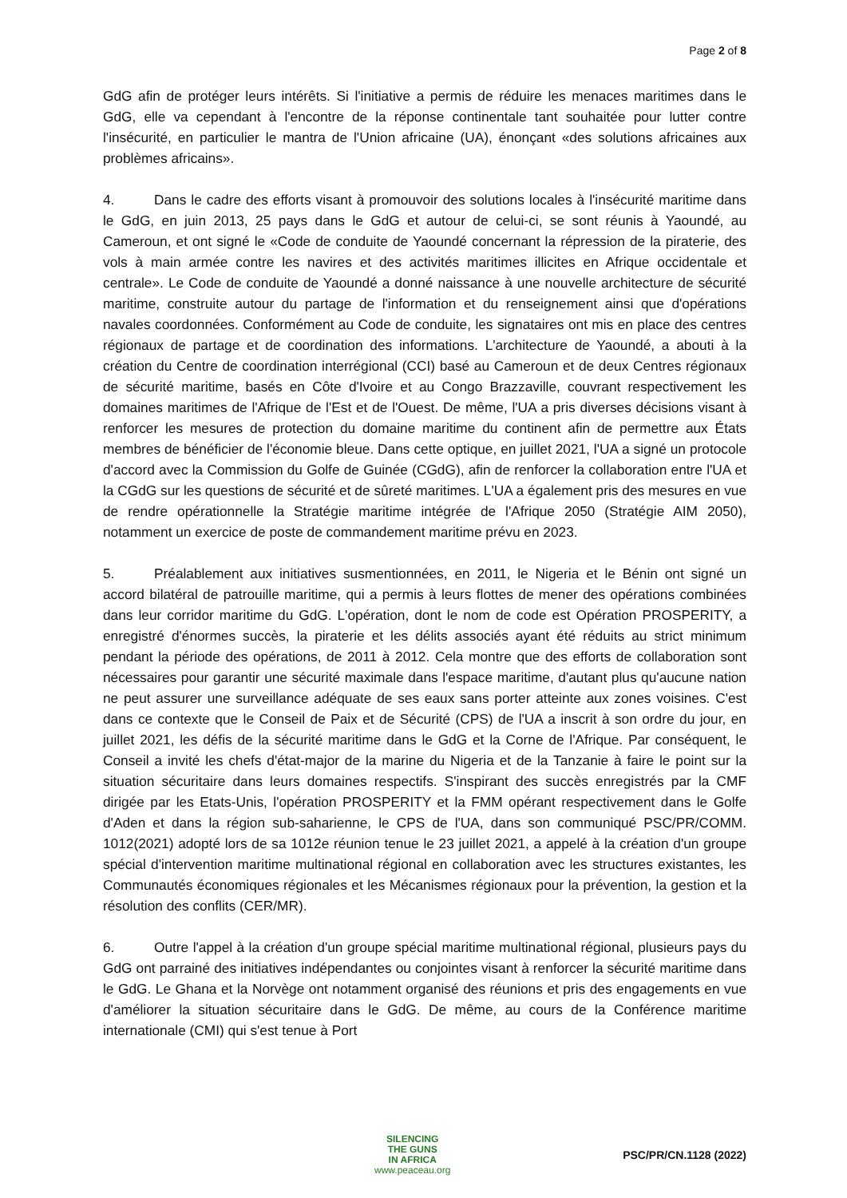Page 2 of 8
GdG afin de protéger leurs intérêts. Si l'initiative a permis de réduire les menaces maritimes dans le GdG, elle va cependant à l'encontre de la réponse continentale tant souhaitée pour lutter contre l'insécurité, en particulier le mantra de l'Union africaine (UA), énonçant «des solutions africaines aux problèmes africains».
4. Dans le cadre des efforts visant à promouvoir des solutions locales à l'insécurité maritime dans le GdG, en juin 2013, 25 pays dans le GdG et autour de celui-ci, se sont réunis à Yaoundé, au Cameroun, et ont signé le «Code de conduite de Yaoundé concernant la répression de la piraterie, des vols à main armée contre les navires et des activités maritimes illicites en Afrique occidentale et centrale». Le Code de conduite de Yaoundé a donné naissance à une nouvelle architecture de sécurité maritime, construite autour du partage de l'information et du renseignement ainsi que d'opérations navales coordonnées. Conformément au Code de conduite, les signataires ont mis en place des centres régionaux de partage et de coordination des informations. L'architecture de Yaoundé, a abouti à la création du Centre de coordination interrégional (CCI) basé au Cameroun et de deux Centres régionaux de sécurité maritime, basés en Côte d'Ivoire et au Congo Brazzaville, couvrant respectivement les domaines maritimes de l'Afrique de l'Est et de l'Ouest. De même, l'UA a pris diverses décisions visant à renforcer les mesures de protection du domaine maritime du continent afin de permettre aux États membres de bénéficier de l'économie bleue. Dans cette optique, en juillet 2021, l'UA a signé un protocole d'accord avec la Commission du Golfe de Guinée (CGdG), afin de renforcer la collaboration entre l'UA et la CGdG sur les questions de sécurité et de sûreté maritimes. L'UA a également pris des mesures en vue de rendre opérationnelle la Stratégie maritime intégrée de l'Afrique 2050 (Stratégie AIM 2050), notamment un exercice de poste de commandement maritime prévu en 2023.
5. Préalablement aux initiatives susmentionnées, en 2011, le Nigeria et le Bénin ont signé un accord bilatéral de patrouille maritime, qui a permis à leurs flottes de mener des opérations combinées dans leur corridor maritime du GdG. L'opération, dont le nom de code est Opération PROSPERITY, a enregistré d'énormes succès, la piraterie et les délits associés ayant été réduits au strict minimum pendant la période des opérations, de 2011 à 2012. Cela montre que des efforts de collaboration sont nécessaires pour garantir une sécurité maximale dans l'espace maritime, d'autant plus qu'aucune nation ne peut assurer une surveillance adéquate de ses eaux sans porter atteinte aux zones voisines. C'est dans ce contexte que le Conseil de Paix et de Sécurité (CPS) de l'UA a inscrit à son ordre du jour, en juillet 2021, les défis de la sécurité maritime dans le GdG et la Corne de l'Afrique. Par conséquent, le Conseil a invité les chefs d'état-major de la marine du Nigeria et de la Tanzanie à faire le point sur la situation sécuritaire dans leurs domaines respectifs. S'inspirant des succès enregistrés par la CMF dirigée par les Etats-Unis, l'opération PROSPERITY et la FMM opérant respectivement dans le Golfe d'Aden et dans la région sub-saharienne, le CPS de l'UA, dans son communiqué PSC/PR/COMM. 1012(2021) adopté lors de sa 1012e réunion tenue le 23 juillet 2021, a appelé à la création d'un groupe spécial d'intervention maritime multinational régional en collaboration avec les structures existantes, les Communautés économiques régionales et les Mécanismes régionaux pour la prévention, la gestion et la résolution des conflits (CER/MR).
6. Outre l'appel à la création d'un groupe spécial maritime multinational régional, plusieurs pays du GdG ont parrainé des initiatives indépendantes ou conjointes visant à renforcer la sécurité maritime dans le GdG. Le Ghana et la Norvège ont notamment organisé des réunions et pris des engagements en vue d'améliorer la situation sécuritaire dans le GdG. De même, au cours de la Conférence maritime internationale (CMI) qui s'est tenue à Port
SILENCING
THE GUNS
IN AFRICA
www.peaceau.org
PSC/PR/CN.1128 (2022)